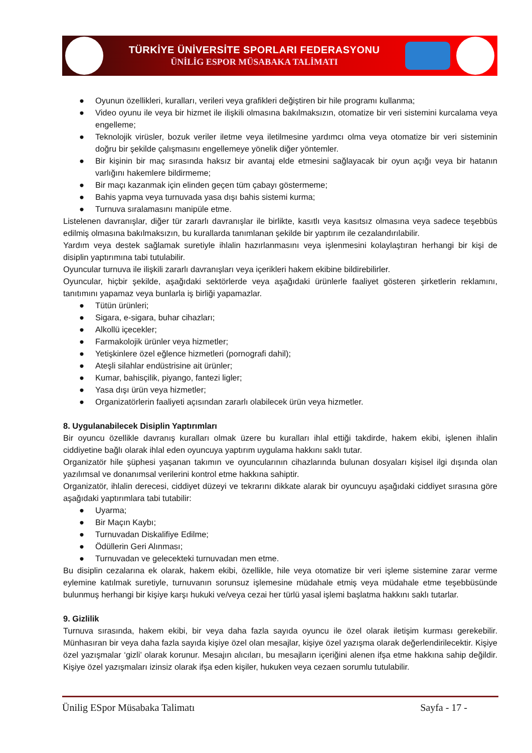TÜRKİYE ÜNİVERSİTE SPORLARI FEDERASYONU
ÜNİLİG ESPOR MÜSABAKA TALİMATI
● Oyunun özellikleri, kuralları, verileri veya grafikleri değiştiren bir hile programı kullanma;
● Video oyunu ile veya bir hizmet ile ilişkili olmasına bakılmaksızın, otomatize bir veri sistemini kurcalama veya engelleme;
● Teknolojik virüsler, bozuk veriler iletme veya iletilmesine yardımcı olma veya otomatize bir veri sisteminin doğru bir şekilde çalışmasını engellemeye yönelik diğer yöntemler.
● Bir kişinin bir maç sırasında haksız bir avantaj elde etmesini sağlayacak bir oyun açığı veya bir hatanın varlığını hakemlere bildirmeme;
● Bir maçı kazanmak için elinden geçen tüm çabayı göstermeme;
● Bahis yapma veya turnuvada yasa dışı bahis sistemi kurma;
● Turnuva sıralamasını manipüle etme.
Listelenen davranışlar, diğer tür zararlı davranışlar ile birlikte, kasıtlı veya kasıtsız olmasına veya sadece teşebbüs edilmiş olmasına bakılmaksızın, bu kurallarda tanımlanan şekilde bir yaptırım ile cezalandırılabilir.
Yardım veya destek sağlamak suretiyle ihlalin hazırlanmasını veya işlenmesini kolaylaştıran herhangi bir kişi de disiplin yaptırımına tabi tutulabilir.
Oyuncular turnuva ile ilişkili zararlı davranışları veya içerikleri hakem ekibine bildirebilirler.
Oyuncular, hiçbir şekilde, aşağıdaki sektörlerde veya aşağıdaki ürünlerle faaliyet gösteren şirketlerin reklamını, tanıtımını yapamaz veya bunlarla iş birliği yapamazlar.
● Tütün ürünleri;
● Sigara, e-sigara, buhar cihazları;
● Alkollü içecekler;
● Farmakolojik ürünler veya hizmetler;
● Yetişkinlere özel eğlence hizmetleri (pornografi dahil);
● Ateşli silahlar endüstrisine ait ürünler;
● Kumar, bahisçilik, piyango, fantezi ligler;
● Yasa dışı ürün veya hizmetler;
● Organizatörlerin faaliyeti açısından zararlı olabilecek ürün veya hizmetler.
8. Uygulanabilecek Disiplin Yaptırımları
Bir oyuncu özellikle davranış kuralları olmak üzere bu kuralları ihlal ettiği takdirde, hakem ekibi, işlenen ihlalin ciddiyetine bağlı olarak ihlal eden oyuncuya yaptırım uygulama hakkını saklı tutar.
Organizatör hile şüphesi yaşanan takımın ve oyuncularının cihazlarında bulunan dosyaları kişisel ilgi dışında olan yazılımsal ve donanımsal verilerini kontrol etme hakkına sahiptir.
Organizatör, ihlalin derecesi, ciddiyet düzeyi ve tekrarını dikkate alarak bir oyuncuyu aşağıdaki ciddiyet sırasına göre aşağıdaki yaptırımlara tabi tutabilir:
● Uyarma;
● Bir Maçın Kaybı;
● Turnuvadan Diskalifiye Edilme;
● Ödüllerin Geri Alınması;
● Turnuvadan ve gelecekteki turnuvadan men etme.
Bu disiplin cezalarına ek olarak, hakem ekibi, özellikle, hile veya otomatize bir veri işleme sistemine zarar verme eylemine katılmak suretiyle, turnuvanın sorunsuz işlemesine müdahale etmiş veya müdahale etme teşebbüsünde bulunmuş herhangi bir kişiye karşı hukuki ve/veya cezai her türlü yasal işlemi başlatma hakkını saklı tutarlar.
9. Gizlilik
Turnuva sırasında, hakem ekibi, bir veya daha fazla sayıda oyuncu ile özel olarak iletişim kurması gerekebilir. Münhasıran bir veya daha fazla sayıda kişiye özel olan mesajlar, kişiye özel yazışma olarak değerlendirilecektir. Kişiye özel yazışmalar ‘gizli’ olarak korunur. Mesajın alıcıları, bu mesajların içeriğini alenen ifşa etme hakkına sahip değildir. Kişiye özel yazışmaları izinsiz olarak ifşa eden kişiler, hukuken veya cezaen sorumlu tutulabilir.
Ünilig ESpor Müsabaka Talimatı Sayfa - 17 -